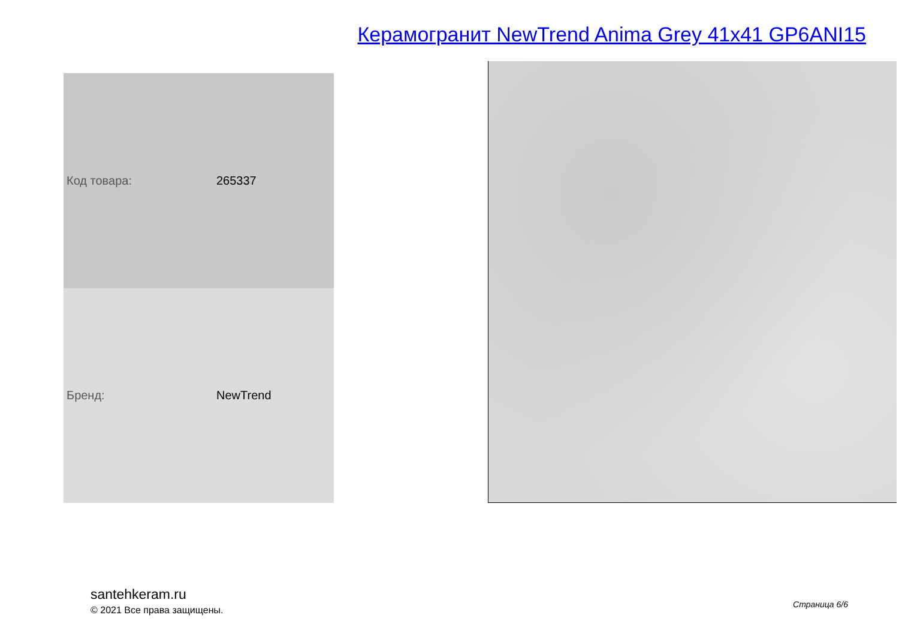Керамогранит NewTrend Anima Grey 41x41 GP6ANI15
| Код товара: | 265337 |
| Бренд: | NewTrend |
santehkeram.ru
© 2021 Все права защищены.
Страница 6/6